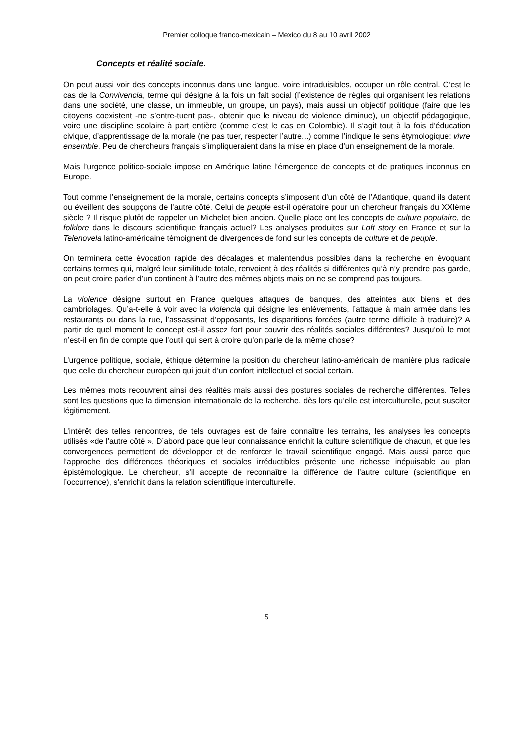Premier colloque franco-mexicain – Mexico du 8 au 10 avril 2002
Concepts et réalité sociale.
On peut aussi voir des concepts inconnus dans une langue, voire intraduisibles, occuper un rôle central. C’est le cas de la Convivencia, terme qui désigne à la fois un fait social (l’existence de règles qui organisent les relations dans une société, une classe, un immeuble, un groupe, un pays), mais aussi un objectif politique (faire que les citoyens coexistent -ne s’entre-tuent pas-, obtenir que le niveau de violence diminue), un objectif pédagogique, voire une discipline scolaire à part entière (comme c’est le cas en Colombie). Il s’agit tout à la fois d’éducation civique, d’apprentissage de la morale (ne pas tuer, respecter l’autre...) comme l’indique le sens étymologique: vivre ensemble. Peu de chercheurs français s’impliqueraient dans la mise en place d’un enseignement de la morale.
Mais l’urgence politico-sociale impose en Amérique latine l’émergence de concepts et de pratiques inconnus en Europe.
Tout comme l’enseignement de la morale, certains concepts s’imposent d’un côté de l’Atlantique, quand ils datent ou éveillent des soupçons de l’autre côté. Celui de peuple est-il opératoire pour un chercheur français du XXIème siècle ? Il risque plutôt de rappeler un Michelet bien ancien. Quelle place ont les concepts de culture populaire, de folklore dans le discours scientifique français actuel? Les analyses produites sur Loft story en France et sur la Telenovela latino-américaine témoignent de divergences de fond sur les concepts de culture et de peuple.
On terminera cette évocation rapide des décalages et malentendus possibles dans la recherche en évoquant certains termes qui, malgré leur similitude totale, renvoient à des réalités si différentes qu’à n’y prendre pas garde, on peut croire parler d’un continent à l’autre des mêmes objets mais on ne se comprend pas toujours.
La violence désigne surtout en France quelques attaques de banques, des atteintes aux biens et des cambriolages. Qu’a-t-elle à voir avec la violencia qui désigne les enlèvements, l’attaque à main armée dans les restaurants ou dans la rue, l’assassinat d’opposants, les disparitions forcées (autre terme difficile à traduire)? A partir de quel moment le concept est-il assez fort pour couvrir des réalités sociales différentes? Jusqu’où le mot n’est-il en fin de compte que l’outil qui sert à croire qu’on parle de la même chose?
L’urgence politique, sociale, éthique détermine la position du chercheur latino-américain de manière plus radicale que celle du chercheur européen qui jouit d’un confort intellectuel et social certain.
Les mêmes mots recouvrent ainsi des réalités mais aussi des postures sociales de recherche différentes. Telles sont les questions que la dimension internationale de la recherche, dès lors qu’elle est interculturelle, peut susciter légitimement.
L’intérêt des telles rencontres, de tels ouvrages est de faire connaître les terrains, les analyses les concepts utilisés «de l’autre côté ». D’abord pace que leur connaissance enrichit la culture scientifique de chacun, et que les convergences permettent de développer et de renforcer le travail scientifique engagé. Mais aussi parce que l’approche des différences théoriques et sociales irréductibles présente une richesse inépuisable au plan épistémologique. Le chercheur, s’il accepte de reconnaître la différence de l’autre culture (scientifique en l’occurrence), s’enrichit dans la relation scientifique interculturelle.
5